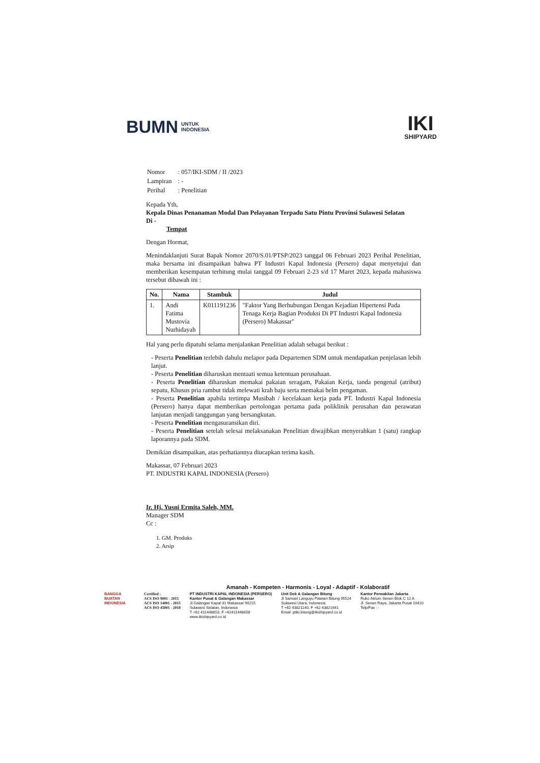BUMN UNTUK
INDONESIA
IKI
SHIPYARD
| Nomor | : 057/IKI-SDM / II /2023 |
| Lampiran | : - |
| Perihal | : Penelitian |
Kepada Yth,
Kepala Dinas Penanaman Modal Dan Pelayanan Terpadu Satu Pintu Provinsi Sulawesi Selatan
Di -
Tempat
Dengan Hormat,
Menindaklanjuti Surat Bapak Nomor 2070/S.01/PTSP/2023 tanggal 06 Februari 2023 Perihal Penelitian, maka bersama ini disampaikan bahwa PT Industri Kapal Indonesia (Persero) dapat menyetujui dan memberikan kesempatan terhitung mulai tanggal 09 Februari 2-23 s/d 17 Maret 2023, kepada mahasiswa tersebut dibawah ini :
| No. | Nama | Stambuk | Judul |
| --- | --- | --- | --- |
| 1. | Andi Fatima Mustovia Nurhidayah | K011191236 | "Faktor Yang Berhubungan Dengan Kejadian Hipertensi Pada Tenaga Kerja Bagian Produksi Di PT Industri Kapal Indonesia (Persero) Makassar" |
Hal yang perlu dipatuhi selama menjalankan Penelitian adalah sebagai berikut :
- Peserta Penelitian terlebih dahulu melapor pada Departemen SDM untuk mendapatkan penjelasan lebih lanjut.
- Peserta Penelitian diharuskan mentaati semua ketentuan perusahaan.
- Peserta Penelitian diharuskan memakai pakaian seragam, Pakaian Kerja, tanda pengenal (atribut) sepatu, Khusus pria rambut tidak melewati krah baju serta memakai helm pengaman.
- Peserta Penelitian apabila tertimpa Musibah / kecelakaan kerja pada PT. Industri Kapal Indonesia (Persero) hanya dapat memberikan pertolongan pertama pada poliklinik perusahan dan perawatan lanjutan menjadi tanggungan yang bersangkutan.
- Peserta Penelitian mengasuransikan diri.
- Peserta Penelitian setelah selesai melaksanakan Penelitian diwajibkan menyerahkan 1 (satu) rangkap laporannya pada SDM.
Demikian disampaikan, atas perhatiannya diucapkan terima kasih.
Makassar, 07 Februari 2023
PT. INDUSTRI KAPAL INDONESIA (Persero)
Ir. Hj. Yusni Ermita Saleh, MM.
Manager SDM
Cc :
1. GM. Produks
2. Arsip
Amanah - Kompeten - Harmonis - Loyal - Adaptif - Kolaboratif
BANGGA BUATAN INDONESIA
Certified :
ACS ISO 9001 - 2015
ACS ISO 14001 - 2015
ACS ISO 45001 - 2018
PT INDUSTRI KAPAL INDONESIA (PERSERO)
Kantor Pusat & Galangan Makassar
Jl Galangan Kapal 31 Makassar 90215
Sulawesi Selatan, Indonesia
T +62 411448653, F +62411448658
www.ikishipyard.co.id
Unit Dok & Galangan Bitung
Jl Samuel Languyu Pateten Bitung 95524
Sulawesi Utara, Indonesia
T +62 43821140, F +62 43821641
Email :ptiki.bitung@ikishipyard.co.id
Kantor Perwakilan Jakarta
Ruko Atrium Senen Blok C 12 A
Jl. Senen Raya, Jakarta Pusat 10410
Telp/Fax : -